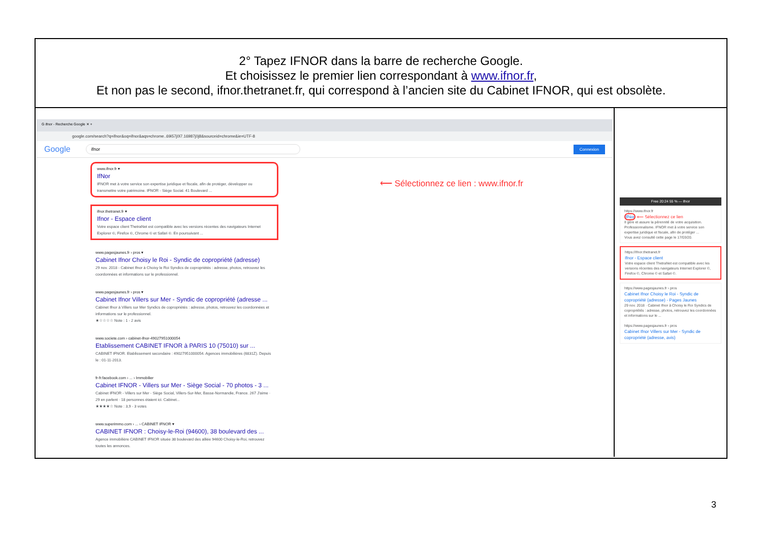2° Tapez IFNOR dans la barre de recherche Google.
Et choisissez le premier lien correspondant à www.ifnor.fr,
Et non pas le second, ifnor.thetranet.fr, qui correspond à l’ancien site du Cabinet IFNOR, qui est obsolète.
G ifnor - Recherche Google ✕ +
google.com/search?q=ifnor&oq=ifnor&aqs=chrome..69i57j0l7.16987j0j8&sourceid=chrome&ie=UTF-8
Google ifnor Connexion
www.ifnor.fr ▾
IfNor
IFNOR met à votre service son expertise juridique et fiscale, afin de protéger, développer ou transmettre votre patrimoine. IFNOR - Siège Social. 41 Boulevard ...
ifnor.thetranet.fr ▾
Ifnor - Espace client
Votre espace client ThetraNet est compatible avec les versions récentes des navigateurs Internet Explorer ©, Firefox ©, Chrome © et Safari ©. En poursuivant ...
www.pagesjaunes.fr › pros ▾
Cabinet Ifnor Choisy le Roi - Syndic de copropriété (adresse)
29 nov. 2018 - Cabinet Ifnor à Choisy le Roi Syndics de copropriétés : adresse, photos, retrouvez les coordonnées et informations sur le professionnel.
www.pagesjaunes.fr › pros ▾
Cabinet Ifnor Villers sur Mer - Syndic de copropriété (adresse ...
Cabinet Ifnor à Villers sur Mer Syndics de copropriétés : adresse, photos, retrouvez les coordonnées et informations sur le professionnel.
★☆☆☆☆ Note : 1 - 2 avis
www.societe.com › cabinet-ifnor-49027951000054
Etablissement CABINET IFNOR à PARIS 10 (75010) sur ...
CABINET IFNOR. Etablissement secondaire : 49027951000054. Agences immobilières (6831Z). Depuis le : 01-11-2013.
fr-fr.facebook.com › ... › Immobilier
Cabinet IFNOR - Villers sur Mer - Siège Social - 70 photos - 3 ...
Cabinet IFNOR - Villers sur Mer - Siège Social, Villers-Sur-Mer, Basse-Normandie, France. 267 J'aime · 29 en parlent · 18 personnes étaient ici. Cabinet...
★★★★☆ Note : 3,9 - 3 votes
www.superimmo.com › ... › CABINET IFNOR ▾
CABINET IFNOR : Choisy-le-Roi (94600), 38 boulevard des ...
Agence immobilière CABINET IFNOR située 38 boulevard des alliée 94600 Choisy-le-Roi, retrouvez toutes les annonces.
⟵ Sélectionnez ce lien : www.ifnor.fr
Free 20:24 55 % — ifnor
https://www.ifnor.fr
IfNor ⟵ Sélectionnez ce lien
Il gère et assure la pérennité de votre acquisition. Professionnalisme. IFNOR met à votre service son expertise juridique et fiscale, afin de protéger ...
Vous avez consulté cette page le 17/03/20.
https://ifnor.thetranet.fr
Ifnor - Espace client
Votre espace client ThetraNet est compatible avec les versions récentes des navigateurs Internet Explorer ©, Firefox ©, Chrome © et Safari ©.
https://www.pagesjaunes.fr › pros
Cabinet Ifnor Choisy le Roi - Syndic de copropriété (adresse) - Pages Jaunes
29 nov. 2018 · Cabinet Ifnor à Choisy le Roi Syndics de copropriétés : adresse, photos, retrouvez les coordonnées et informations sur le ...
https://www.pagesjaunes.fr › pros
Cabinet Ifnor Villers sur Mer - Syndic de copropriété (adresse, avis)
3